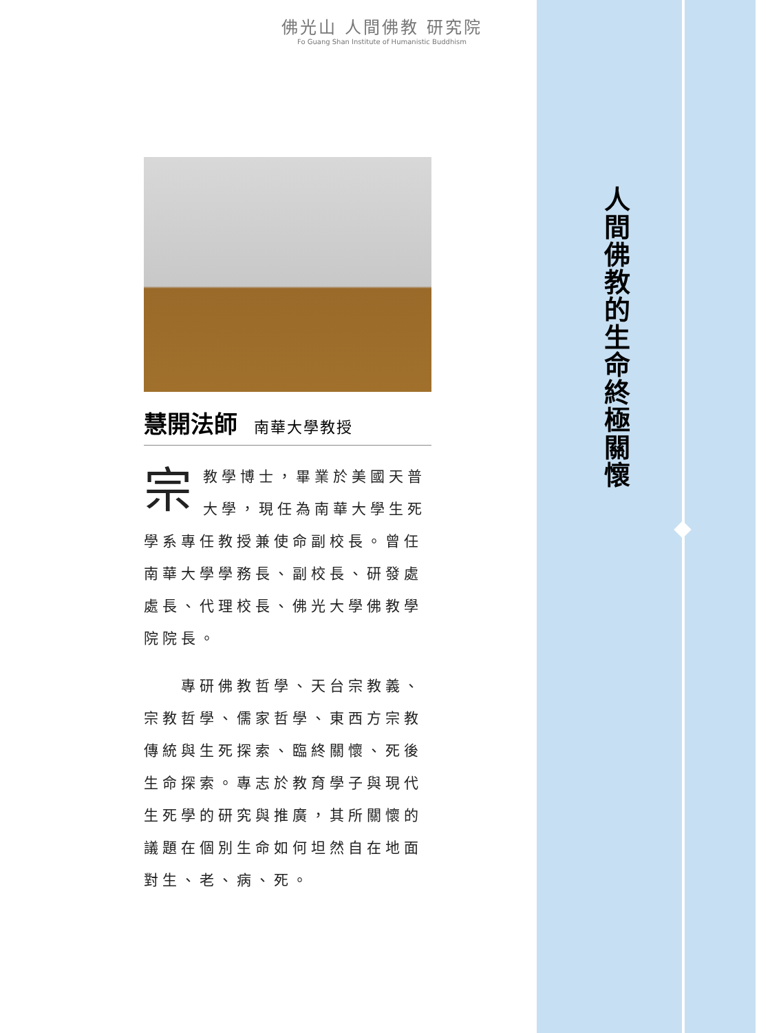佛光山 人間佛教 研究院
Fo Guang Shan Institute of Humanistic Buddhism
慧開法師 南華大學教授
宗教學博士，畢業於美國天普大學，現任為南華大學生死學系專任教授兼使命副校長。曾任南華大學學務長、副校長、研發處處長、代理校長、佛光大學佛教學院院長。
　　專研佛教哲學、天台宗教義、宗教哲學、儒家哲學、東西方宗教傳統與生死探索、臨終關懷、死後生命探索。專志於教育學子與現代生死學的研究與推廣，其所關懷的議題在個別生命如何坦然自在地面對生、老、病、死。
人
間
佛
教
的
生
命
終
極
關
懷